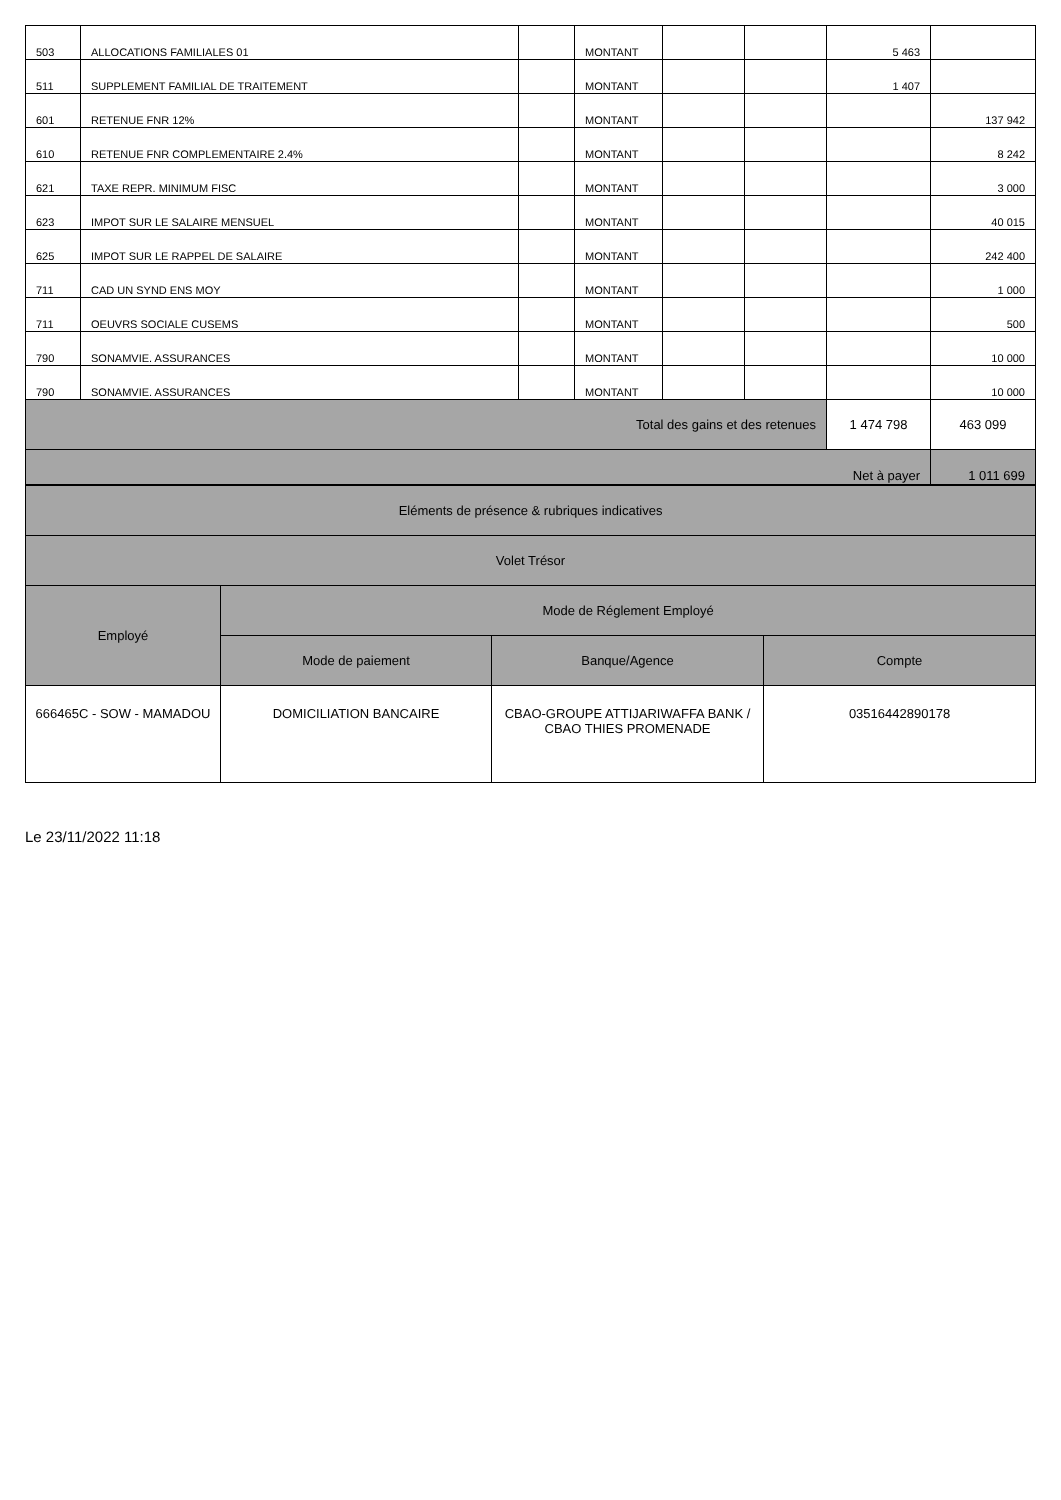| 503 | ALLOCATIONS FAMILIALES 01 | | MONTANT | | | 5 463 | |
| 511 | SUPPLEMENT FAMILIAL DE TRAITEMENT | | MONTANT | | | 1 407 | |
| 601 | RETENUE FNR 12% | | MONTANT | | | | 137 942 |
| 610 | RETENUE FNR COMPLEMENTAIRE 2.4% | | MONTANT | | | | 8 242 |
| 621 | TAXE REPR. MINIMUM FISC | | MONTANT | | | | 3 000 |
| 623 | IMPOT SUR LE SALAIRE MENSUEL | | MONTANT | | | | 40 015 |
| 625 | IMPOT SUR LE RAPPEL DE SALAIRE | | MONTANT | | | | 242 400 |
| 711 | CAD UN SYND ENS MOY | | MONTANT | | | | 1 000 |
| 711 | OEUVRS SOCIALE CUSEMS | | MONTANT | | | | 500 |
| 790 | SONAMVIE. ASSURANCES | | MONTANT | | | | 10 000 |
| 790 | SONAMVIE. ASSURANCES | | MONTANT | | | | 10 000 |
| Total des gains et des retenues | | | | | | 1 474 798 | 463 099 |
| Net à payer | | | | | | | 1 011 699 |
| Eléments de présence & rubriques indicatives | | | |
| Volet Trésor | | | |
| Employé | Mode de Réglement Employé | | |
| | Mode de paiement | Banque/Agence | Compte |
| 666465C - SOW - MAMADOU | DOMICILIATION BANCAIRE | CBAO-GROUPE ATTIJARIWAFFA BANK / CBAO THIES PROMENADE | 03516442890178 |
Le 23/11/2022 11:18